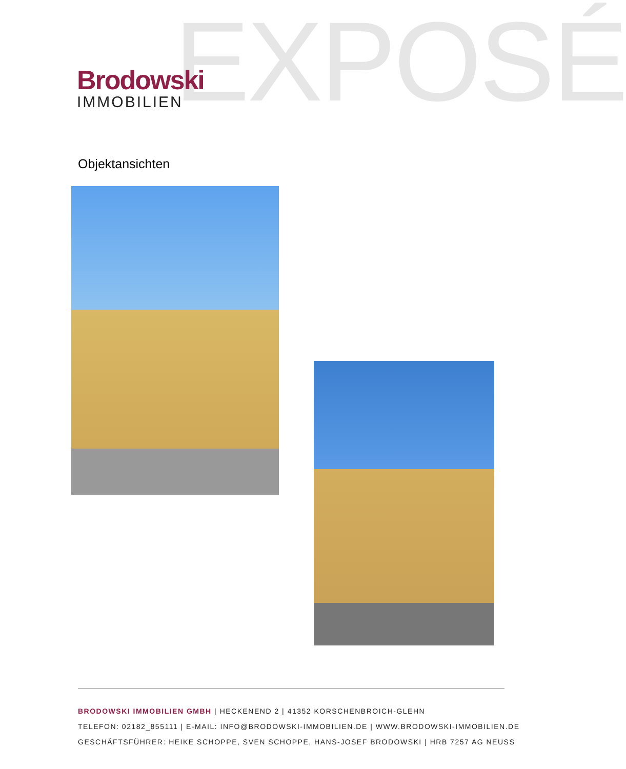EXPOSÉ
Brodowski
IMMOBILIEN
Objektansichten
BRODOWSKI IMMOBILIEN GMBH | HECKENEND 2 | 41352 KORSCHENBROICH-GLEHN
TELEFON: 02182_855111 | E-MAIL: INFO@BRODOWSKI-IMMOBILIEN.DE | WWW.BRODOWSKI-IMMOBILIEN.DE
GESCHÄFTSFÜHRER: HEIKE SCHOPPE, SVEN SCHOPPE, HANS-JOSEF BRODOWSKI | HRB 7257 AG NEUSS